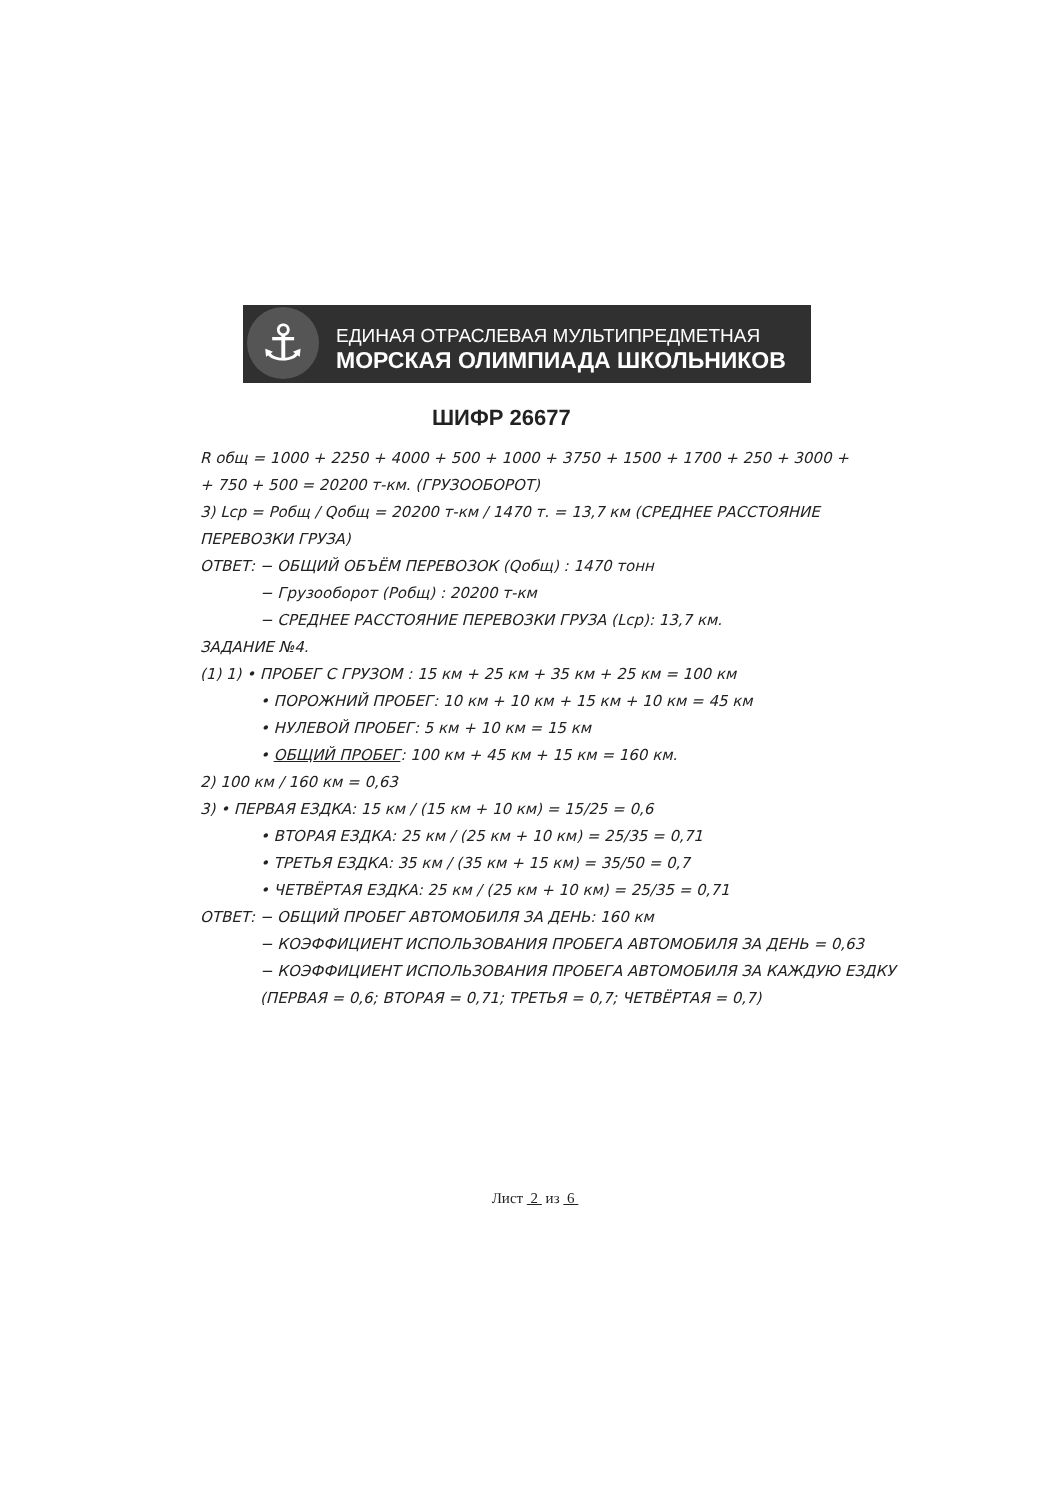⚓
ЕДИНАЯ ОТРАСЛЕВАЯ МУЛЬТИПРЕДМЕТНАЯ
МОРСКАЯ ОЛИМПИАДА ШКОЛЬНИКОВ
ШИФР 26677
R общ = 1000 + 2250 + 4000 + 500 + 1000 + 3750 + 1500 + 1700 + 250 + 3000 +
+ 750 + 500 = 20200 т-км. (ГРУЗООБОРОТ)
3) Lср = Pобщ / Qобщ = 20200 т-км / 1470 т. = 13,7 км (СРЕДНЕЕ РАССТОЯНИЕ ПЕРЕВОЗКИ ГРУЗА)
ОТВЕТ: − ОБЩИЙ ОБЪЁМ ПЕРЕВОЗОК (Qобщ) : 1470 тонн
− Грузооборот (Pобщ) : 20200 т-км
− СРЕДНЕЕ РАССТОЯНИЕ ПЕРЕВОЗКИ ГРУЗА (Lср): 13,7 км.
ЗАДАНИЕ №4.
(1) 1) • ПРОБЕГ С ГРУЗОМ : 15 км + 25 км + 35 км + 25 км = 100 км
• ПОРОЖНИЙ ПРОБЕГ: 10 км + 10 км + 15 км + 10 км = 45 км
• НУЛЕВОЙ ПРОБЕГ: 5 км + 10 км = 15 км
• ОБЩИЙ ПРОБЕГ: 100 км + 45 км + 15 км = 160 км.
2) 100 км / 160 км = 0,63
3) • ПЕРВАЯ ЕЗДКА: 15 км / (15 км + 10 км) = 15/25 = 0,6
• ВТОРАЯ ЕЗДКА: 25 км / (25 км + 10 км) = 25/35 = 0,71
• ТРЕТЬЯ ЕЗДКА: 35 км / (35 км + 15 км) = 35/50 = 0,7
• ЧЕТВЁРТАЯ ЕЗДКА: 25 км / (25 км + 10 км) = 25/35 = 0,71
ОТВЕТ: − ОБЩИЙ ПРОБЕГ АВТОМОБИЛЯ ЗА ДЕНЬ: 160 км
− КОЭФФИЦИЕНТ ИСПОЛЬЗОВАНИЯ ПРОБЕГА АВТОМОБИЛЯ ЗА ДЕНЬ = 0,63
− КОЭФФИЦИЕНТ ИСПОЛЬЗОВАНИЯ ПРОБЕГА АВТОМОБИЛЯ ЗА КАЖДУЮ ЕЗДКУ (ПЕРВАЯ = 0,6; ВТОРАЯ = 0,71; ТРЕТЬЯ = 0,7; ЧЕТВЁРТАЯ = 0,7)
Лист 2 из 6